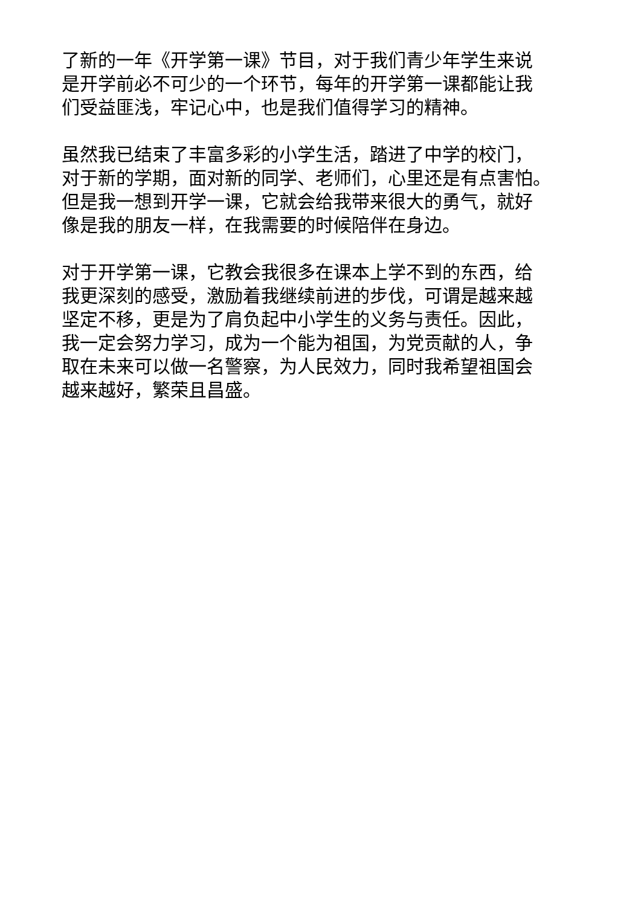了新的一年《开学第一课》节目，对于我们青少年学生来说
是开学前必不可少的一个环节，每年的开学第一课都能让我
们受益匪浅，牢记心中，也是我们值得学习的精神。
虽然我已结束了丰富多彩的小学生活，踏进了中学的校门，
对于新的学期，面对新的同学、老师们，心里还是有点害怕。
但是我一想到开学一课，它就会给我带来很大的勇气，就好
像是我的朋友一样，在我需要的时候陪伴在身边。
对于开学第一课，它教会我很多在课本上学不到的东西，给
我更深刻的感受，激励着我继续前进的步伐，可谓是越来越
坚定不移，更是为了肩负起中小学生的义务与责任。因此，
我一定会努力学习，成为一个能为祖国，为党贡献的人，争
取在未来可以做一名警察，为人民效力，同时我希望祖国会
越来越好，繁荣且昌盛。